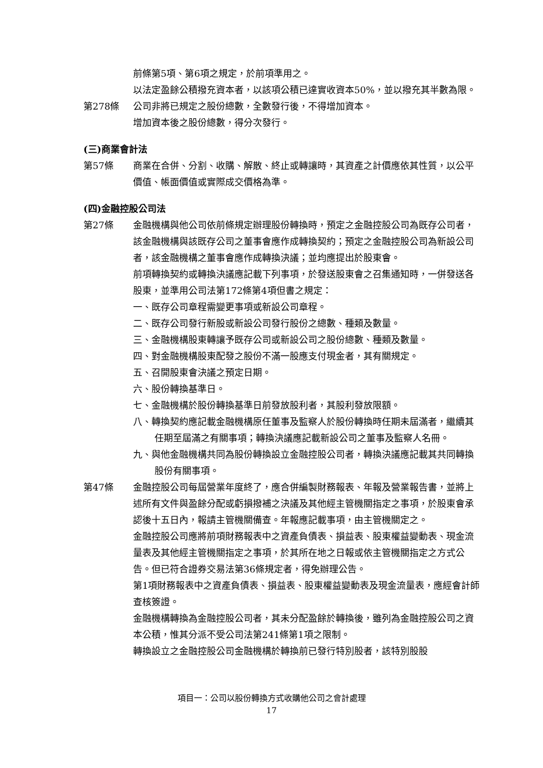前條第5項、第6項之規定，於前項準用之。
以法定盈餘公積撥充資本者，以該項公積已達實收資本50%，並以撥充其半數為限。
第278條 公司非將已規定之股份總數，全數發行後，不得增加資本。
增加資本後之股份總數，得分次發行。
(三)商業會計法
第57條 商業在合併、分割、收購、解散、終止或轉讓時，其資產之計價應依其性質，以公平價值、帳面價值或實際成交價格為準。
(四)金融控股公司法
第27條 金融機構與他公司依前條規定辦理股份轉換時，預定之金融控股公司為既存公司者，該金融機構與該既存公司之董事會應作成轉換契約；預定之金融控股公司為新設公司者，該金融機構之董事會應作成轉換決議；並均應提出於股東會。
前項轉換契約或轉換決議應記載下列事項，於發送股東會之召集通知時，一併發送各股東，並準用公司法第172條第4項但書之規定：
一、既存公司章程需變更事項或新設公司章程。
二、既存公司發行新股或新設公司發行股份之總數、種類及數量。
三、金融機構股東轉讓予既存公司或新設公司之股份總數、種類及數量。
四、對金融機構股東配發之股份不滿一股應支付現金者，其有關規定。
五、召開股東會決議之預定日期。
六、股份轉換基準日。
七、金融機構於股份轉換基準日前發放股利者，其股利發放限額。
八、轉換契約應記載金融機構原任董事及監察人於股份轉換時任期未屆滿者，繼續其任期至屆滿之有關事項；轉換決議應記載新設公司之董事及監察人名冊。
九、與他金融機構共同為股份轉換設立金融控股公司者，轉換決議應記載其共同轉換股份有關事項。
第47條 金融控股公司每屆營業年度終了，應合併編製財務報表、年報及營業報告書，並將上述所有文件與盈餘分配或虧損撥補之決議及其他經主管機關指定之事項，於股東會承認後十五日內，報請主管機關備查。年報應記載事項，由主管機關定之。
金融控股公司應將前項財務報表中之資產負債表、損益表、股東權益變動表、現金流量表及其他經主管機關指定之事項，於其所在地之日報或依主管機關指定之方式公告。但已符合證券交易法第36條規定者，得免辦理公告。
第1項財務報表中之資產負債表、損益表、股東權益變動表及現金流量表，應經會計師查核簽證。
金融機構轉換為金融控股公司者，其未分配盈餘於轉換後，雖列為金融控股公司之資本公積，惟其分派不受公司法第241條第1項之限制。
轉換設立之金融控股公司金融機構於轉換前已發行特別股者，該特別股股
項目一：公司以股份轉換方式收購他公司之會計處理
17